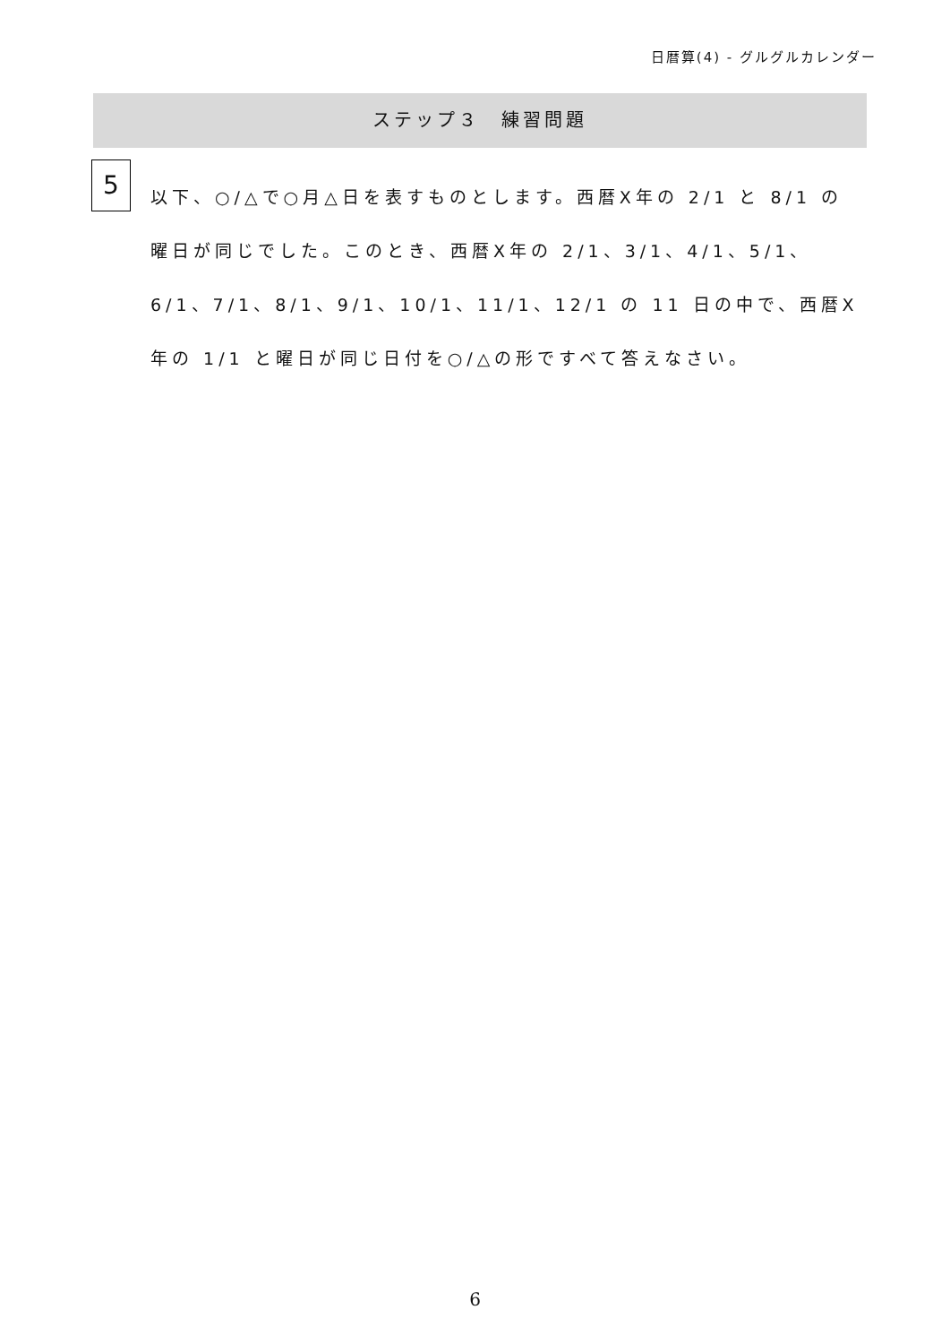日暦算(4) - グルグルカレンダー
ステップ３　練習問題
5
以下、○/△で○月△日を表すものとします。西暦X年の 2/1 と 8/1 の曜日が同じでした。このとき、西暦X年の 2/1、3/1、4/1、5/1、6/1、7/1、8/1、9/1、10/1、11/1、12/1 の 11 日の中で、西暦X年の 1/1 と曜日が同じ日付を○/△の形ですべて答えなさい。
6